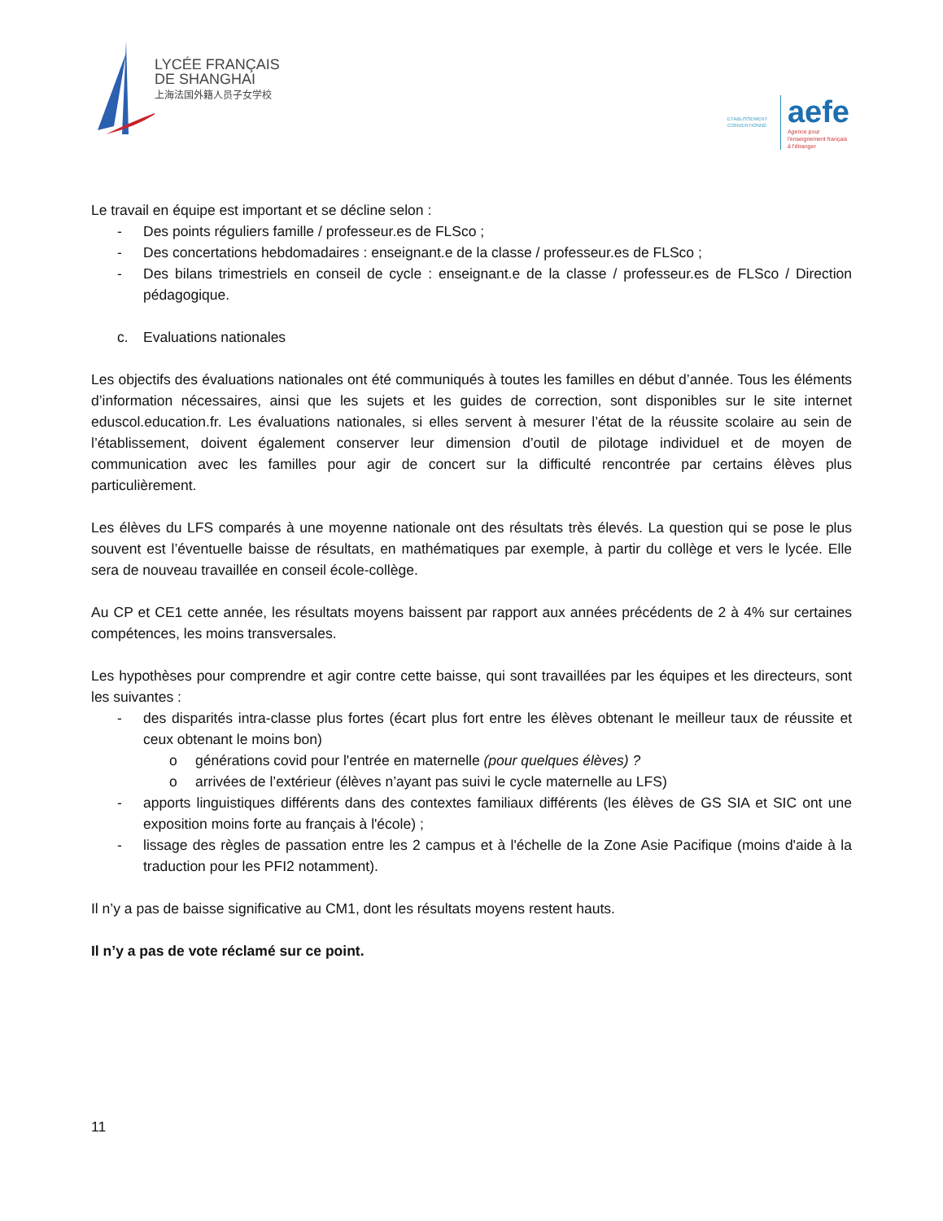LYCÉE FRANÇAIS
DE SHANGHAI
上海法国外籍人员子女学校
ETABLISSEMENT CONVENTIONNÉ
aefe
Agence pour
l'enseignement français
à l'étranger
Le travail en équipe est important et se décline selon :
- Des points réguliers famille / professeur.es de FLSco ;
- Des concertations hebdomadaires : enseignant.e de la classe / professeur.es de FLSco ;
- Des bilans trimestriels en conseil de cycle : enseignant.e de la classe / professeur.es de FLSco / Direction pédagogique.
c. Evaluations nationales
Les objectifs des évaluations nationales ont été communiqués à toutes les familles en début d’année. Tous les éléments d’information nécessaires, ainsi que les sujets et les guides de correction, sont disponibles sur le site internet eduscol.education.fr. Les évaluations nationales, si elles servent à mesurer l’état de la réussite scolaire au sein de l’établissement, doivent également conserver leur dimension d’outil de pilotage individuel et de moyen de communication avec les familles pour agir de concert sur la difficulté rencontrée par certains élèves plus particulièrement.
Les élèves du LFS comparés à une moyenne nationale ont des résultats très élevés. La question qui se pose le plus souvent est l’éventuelle baisse de résultats, en mathématiques par exemple, à partir du collège et vers le lycée. Elle sera de nouveau travaillée en conseil école-collège.
Au CP et CE1 cette année, les résultats moyens baissent par rapport aux années précédents de 2 à 4% sur certaines compétences, les moins transversales.
Les hypothèses pour comprendre et agir contre cette baisse, qui sont travaillées par les équipes et les directeurs, sont les suivantes :
- des disparités intra-classe plus fortes (écart plus fort entre les élèves obtenant le meilleur taux de réussite et ceux obtenant le moins bon)
o générations covid pour l'entrée en maternelle (pour quelques élèves) ?
o arrivées de l’extérieur (élèves n’ayant pas suivi le cycle maternelle au LFS)
- apports linguistiques différents dans des contextes familiaux différents (les élèves de GS SIA et SIC ont une exposition moins forte au français à l'école) ;
- lissage des règles de passation entre les 2 campus et à l'échelle de la Zone Asie Pacifique (moins d'aide à la traduction pour les PFI2 notamment).
Il n’y a pas de baisse significative au CM1, dont les résultats moyens restent hauts.
Il n’y a pas de vote réclamé sur ce point.
11